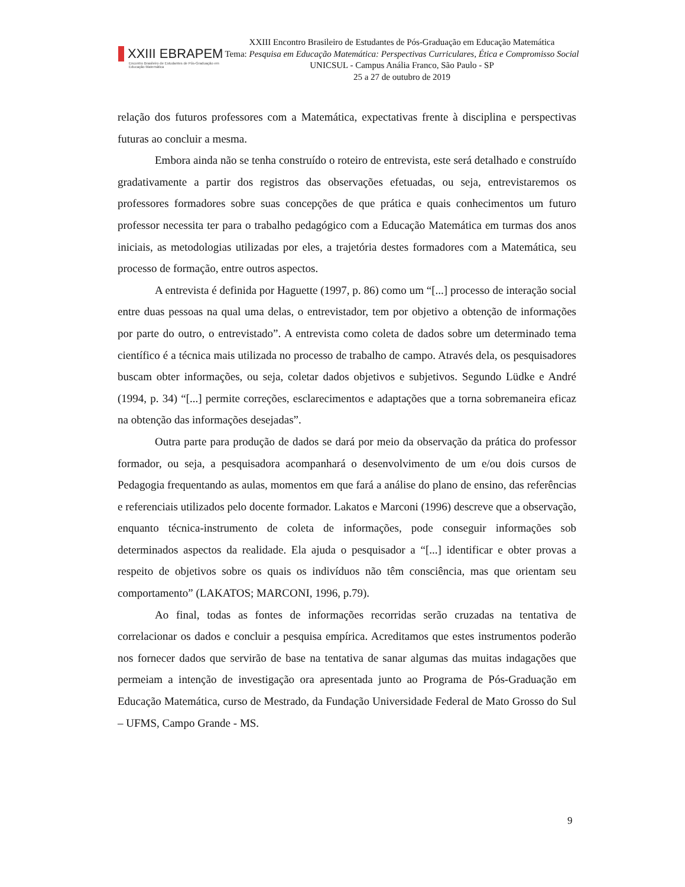XXIII EBRAPEM
Encontro Brasileiro de Estudantes de Pós-Graduação em Educação Matemática
XXIII Encontro Brasileiro de Estudantes de Pós-Graduação em Educação Matemática
Tema: Pesquisa em Educação Matemática: Perspectivas Curriculares, Ética e Compromisso Social
UNICSUL - Campus Anália Franco, São Paulo - SP
25 a 27 de outubro de 2019
relação dos futuros professores com a Matemática, expectativas frente à disciplina e perspectivas futuras ao concluir a mesma.
Embora ainda não se tenha construído o roteiro de entrevista, este será detalhado e construído gradativamente a partir dos registros das observações efetuadas, ou seja, entrevistaremos os professores formadores sobre suas concepções de que prática e quais conhecimentos um futuro professor necessita ter para o trabalho pedagógico com a Educação Matemática em turmas dos anos iniciais, as metodologias utilizadas por eles, a trajetória destes formadores com a Matemática, seu processo de formação, entre outros aspectos.
A entrevista é definida por Haguette (1997, p. 86) como um “[...] processo de interação social entre duas pessoas na qual uma delas, o entrevistador, tem por objetivo a obtenção de informações por parte do outro, o entrevistado”. A entrevista como coleta de dados sobre um determinado tema científico é a técnica mais utilizada no processo de trabalho de campo. Através dela, os pesquisadores buscam obter informações, ou seja, coletar dados objetivos e subjetivos. Segundo Lüdke e André (1994, p. 34) “[...] permite correções, esclarecimentos e adaptações que a torna sobremaneira eficaz na obtenção das informações desejadas”.
Outra parte para produção de dados se dará por meio da observação da prática do professor formador, ou seja, a pesquisadora acompanhará o desenvolvimento de um e/ou dois cursos de Pedagogia frequentando as aulas, momentos em que fará a análise do plano de ensino, das referências e referenciais utilizados pelo docente formador. Lakatos e Marconi (1996) descreve que a observação, enquanto técnica-instrumento de coleta de informações, pode conseguir informações sob determinados aspectos da realidade. Ela ajuda o pesquisador a “[...] identificar e obter provas a respeito de objetivos sobre os quais os indivíduos não têm consciência, mas que orientam seu comportamento” (LAKATOS; MARCONI, 1996, p.79).
Ao final, todas as fontes de informações recorridas serão cruzadas na tentativa de correlacionar os dados e concluir a pesquisa empírica. Acreditamos que estes instrumentos poderão nos fornecer dados que servirão de base na tentativa de sanar algumas das muitas indagações que permeiam a intenção de investigação ora apresentada junto ao Programa de Pós-Graduação em Educação Matemática, curso de Mestrado, da Fundação Universidade Federal de Mato Grosso do Sul – UFMS, Campo Grande - MS.
9